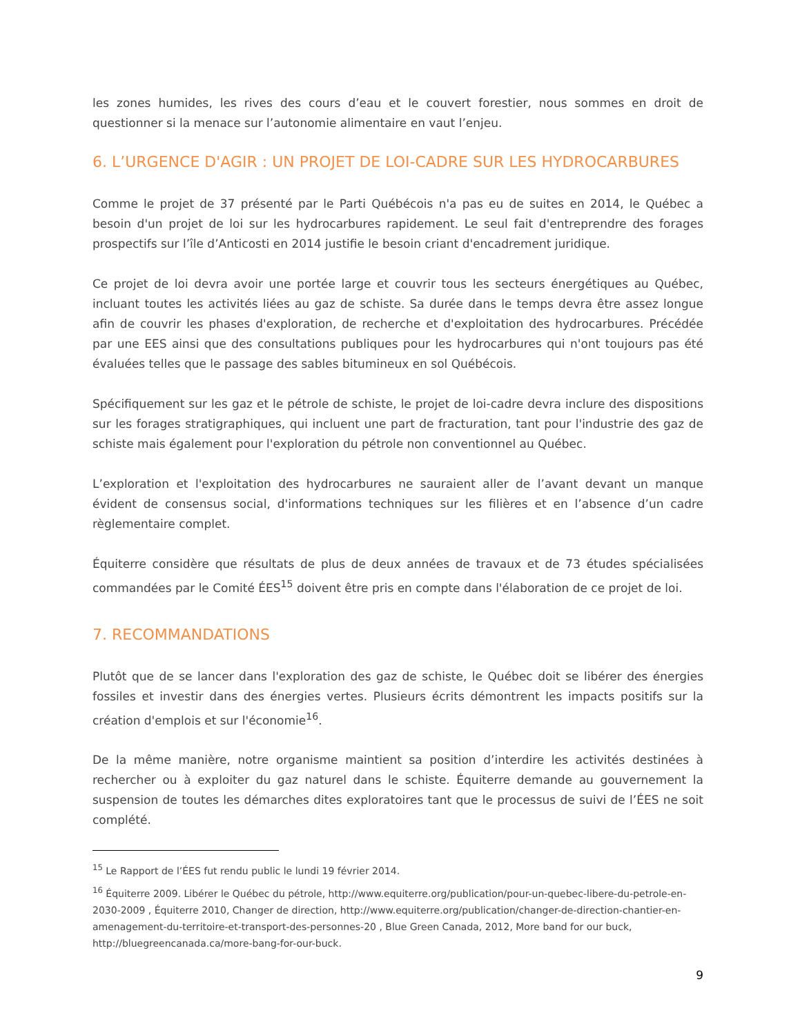les zones humides, les rives des cours d’eau et le couvert forestier, nous sommes en droit de questionner si la menace sur l’autonomie alimentaire en vaut l’enjeu.
6. L’URGENCE D'AGIR : UN PROJET DE LOI-CADRE SUR LES HYDROCARBURES
Comme le projet de 37 présenté par le Parti Québécois n'a pas eu de suites en 2014, le Québec a besoin d'un projet de loi sur les hydrocarbures rapidement. Le seul fait d'entreprendre des forages prospectifs sur l’île d’Anticosti en 2014 justifie le besoin criant d'encadrement juridique.
Ce projet de loi devra avoir une portée large et couvrir tous les secteurs énergétiques au Québec, incluant toutes les activités liées au gaz de schiste. Sa durée dans le temps devra être assez longue afin de couvrir les phases d'exploration, de recherche et d'exploitation des hydrocarbures. Précédée par une EES ainsi que des consultations publiques pour les hydrocarbures qui n'ont toujours pas été évaluées telles que le passage des sables bitumineux en sol Québécois.
Spécifiquement sur les gaz et le pétrole de schiste, le projet de loi-cadre devra inclure des dispositions sur les forages stratigraphiques, qui incluent une part de fracturation, tant pour l'industrie des gaz de schiste mais également pour l'exploration du pétrole non conventionnel au Québec.
L’exploration et l'exploitation des hydrocarbures ne sauraient aller de l’avant devant un manque évident de consensus social, d'informations techniques sur les filières et en l’absence d’un cadre règlementaire complet.
Équiterre considère que résultats de plus de deux années de travaux et de 73 études spécialisées commandées par le Comité ÉES<sup>15</sup> doivent être pris en compte dans l'élaboration de ce projet de loi.
7. RECOMMANDATIONS
Plutôt que de se lancer dans l'exploration des gaz de schiste, le Québec doit se libérer des énergies fossiles et investir dans des énergies vertes. Plusieurs écrits démontrent les impacts positifs sur la création d'emplois et sur l'économie<sup>16</sup>.
De la même manière, notre organisme maintient sa position d’interdire les activités destinées à rechercher ou à exploiter du gaz naturel dans le schiste. Équiterre demande au gouvernement la suspension de toutes les démarches dites exploratoires tant que le processus de suivi de l’ÉES ne soit complété.
<sup>15</sup> Le Rapport de l’ÉES fut rendu public le lundi 19 février 2014.
<sup>16</sup> Équiterre 2009. Libérer le Québec du pétrole, http://www.equiterre.org/publication/pour-un-quebec-libere-du-petrole-en-2030-2009 , Équiterre 2010, Changer de direction, http://www.equiterre.org/publication/changer-de-direction-chantier-en-amenagement-du-territoire-et-transport-des-personnes-20 , Blue Green Canada, 2012, More band for our buck, http://bluegreencanada.ca/more-bang-for-our-buck.
9